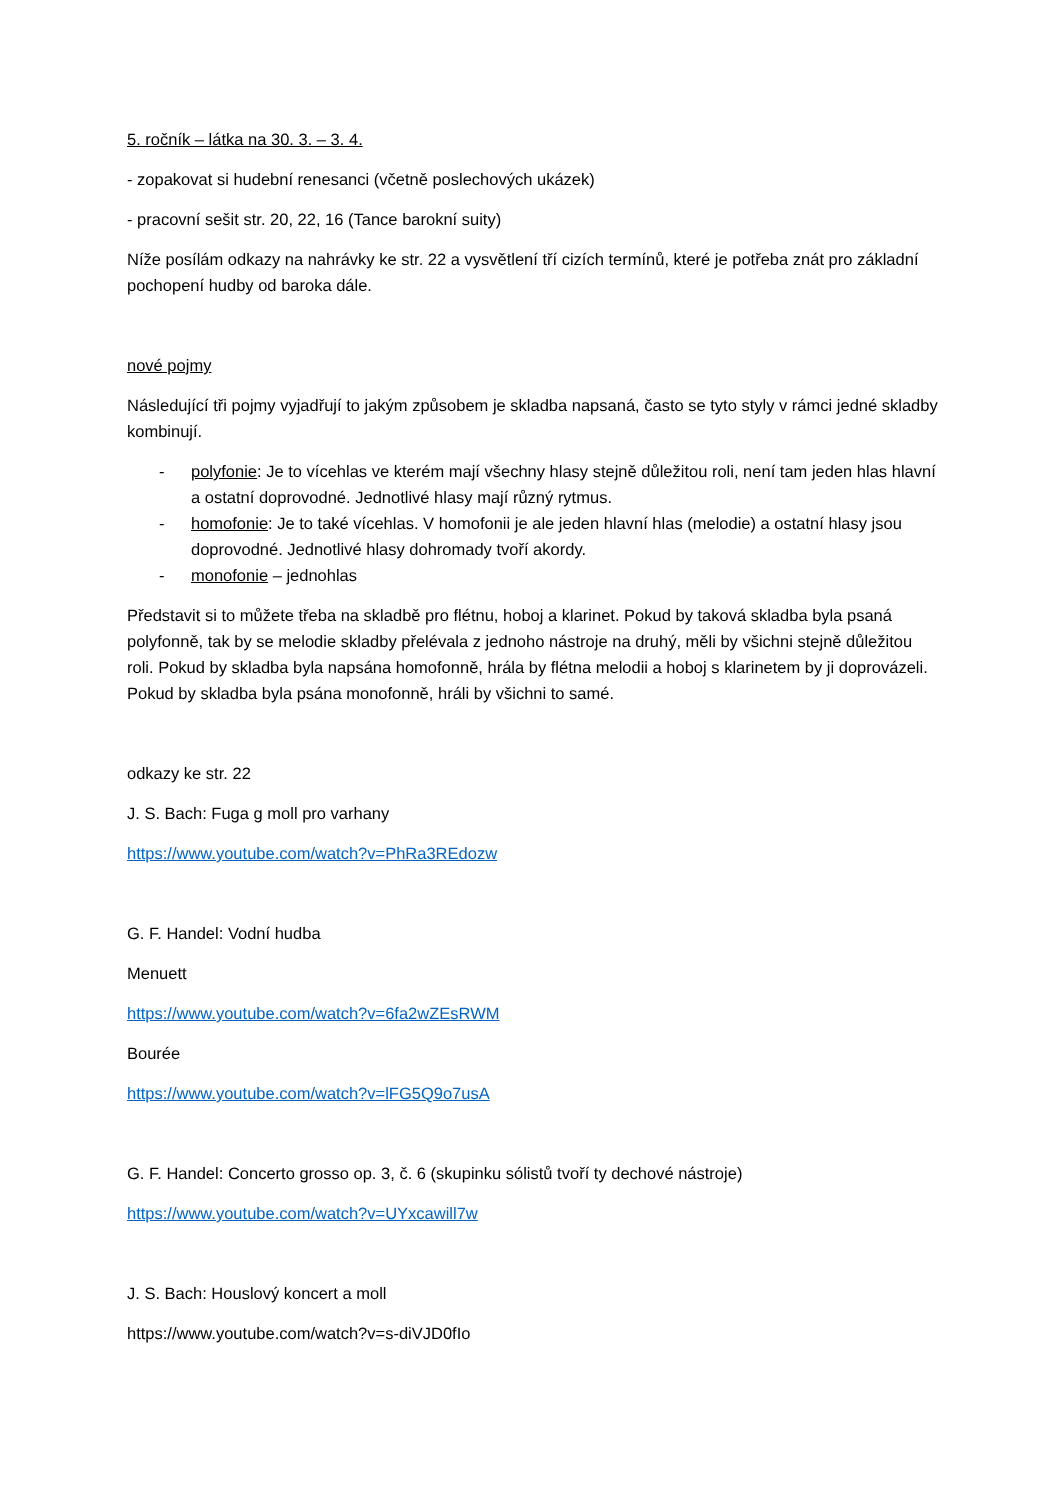5. ročník – látka na 30. 3. – 3. 4.
- zopakovat si hudební renesanci (včetně poslechových ukázek)
- pracovní sešit str. 20, 22, 16 (Tance barokní suity)
Níže posílám odkazy na nahrávky ke str. 22 a vysvětlení tří cizích termínů, které je potřeba znát pro základní pochopení hudby od baroka dále.
nové pojmy
Následující tři pojmy vyjadřují to jakým způsobem je skladba napsaná, často se tyto styly v rámci jedné skladby kombinují.
- polyfonie: Je to vícehlas ve kterém mají všechny hlasy stejně důležitou roli, není tam jeden hlas hlavní a ostatní doprovodné. Jednotlivé hlasy mají různý rytmus.
- homofonie: Je to také vícehlas. V homofonii je ale jeden hlavní hlas (melodie) a ostatní hlasy jsou doprovodné. Jednotlivé hlasy dohromady tvoří akordy.
- monofonie – jednohlas
Představit si to můžete třeba na skladbě pro flétnu, hoboj a klarinet. Pokud by taková skladba byla psaná polyfonně, tak by se melodie skladby přelévala z jednoho nástroje na druhý, měli by všichni stejně důležitou roli. Pokud by skladba byla napsána homofonně, hrála by flétna melodii a hoboj s klarinetem by ji doprovázeli. Pokud by skladba byla psána monofonně, hráli by všichni to samé.
odkazy ke str. 22
J. S. Bach: Fuga g moll pro varhany
https://www.youtube.com/watch?v=PhRa3REdozw
G. F. Handel: Vodní hudba
Menuett
https://www.youtube.com/watch?v=6fa2wZEsRWM
Bourée
https://www.youtube.com/watch?v=lFG5Q9o7usA
G. F. Handel: Concerto grosso op. 3, č. 6 (skupinku sólistů tvoří ty dechové nástroje)
https://www.youtube.com/watch?v=UYxcawill7w
J. S. Bach: Houslový koncert a moll
https://www.youtube.com/watch?v=s-diVJD0fIo